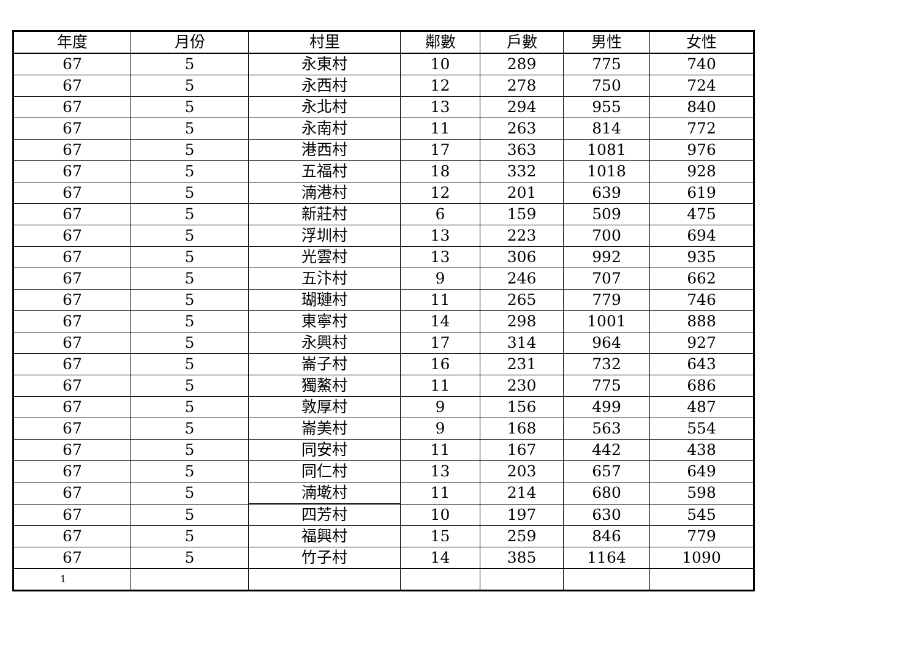| 年度 | 月份 | 村里 | 鄰數 | 戶數 | 男性 | 女性 |
| --- | --- | --- | --- | --- | --- | --- |
| 67 | 5 | 永東村 | 10 | 289 | 775 | 740 |
| 67 | 5 | 永西村 | 12 | 278 | 750 | 724 |
| 67 | 5 | 永北村 | 13 | 294 | 955 | 840 |
| 67 | 5 | 永南村 | 11 | 263 | 814 | 772 |
| 67 | 5 | 港西村 | 17 | 363 | 1081 | 976 |
| 67 | 5 | 五福村 | 18 | 332 | 1018 | 928 |
| 67 | 5 | 湳港村 | 12 | 201 | 639 | 619 |
| 67 | 5 | 新莊村 | 6 | 159 | 509 | 475 |
| 67 | 5 | 浮圳村 | 13 | 223 | 700 | 694 |
| 67 | 5 | 光雲村 | 13 | 306 | 992 | 935 |
| 67 | 5 | 五汴村 | 9 | 246 | 707 | 662 |
| 67 | 5 | 瑚璉村 | 11 | 265 | 779 | 746 |
| 67 | 5 | 東寧村 | 14 | 298 | 1001 | 888 |
| 67 | 5 | 永興村 | 17 | 314 | 964 | 927 |
| 67 | 5 | 崙子村 | 16 | 231 | 732 | 643 |
| 67 | 5 | 獨鰲村 | 11 | 230 | 775 | 686 |
| 67 | 5 | 敦厚村 | 9 | 156 | 499 | 487 |
| 67 | 5 | 崙美村 | 9 | 168 | 563 | 554 |
| 67 | 5 | 同安村 | 11 | 167 | 442 | 438 |
| 67 | 5 | 同仁村 | 13 | 203 | 657 | 649 |
| 67 | 5 | 湳墘村 | 11 | 214 | 680 | 598 |
| 67 | 5 | 四芳村 | 10 | 197 | 630 | 545 |
| 67 | 5 | 福興村 | 15 | 259 | 846 | 779 |
| 67 | 5 | 竹子村 | 14 | 385 | 1164 | 1090 |
| 1 | | | | | | |